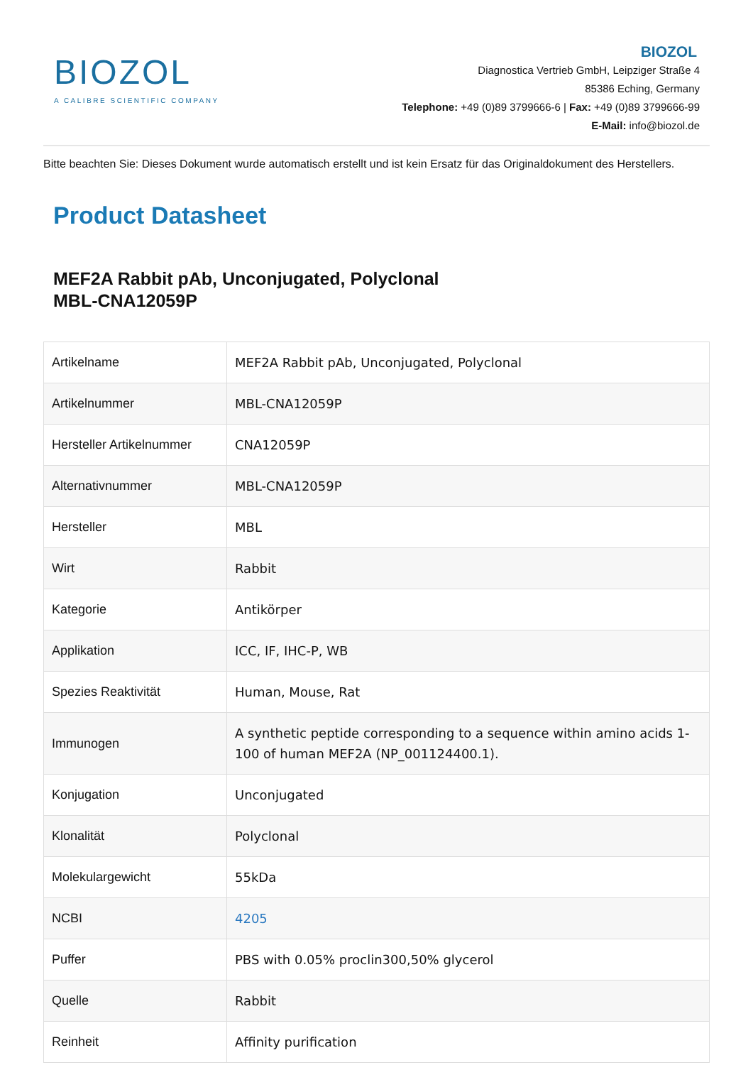BIOZOL
A CALIBRE SCIENTIFIC COMPANY
BIOZOL
Diagnostica Vertrieb GmbH, Leipziger Straße 4
85386 Eching, Germany
Telephone: +49 (0)89 3799666-6 | Fax: +49 (0)89 3799666-99
E-Mail: info@biozol.de
Bitte beachten Sie: Dieses Dokument wurde automatisch erstellt und ist kein Ersatz für das Originaldokument des Herstellers.
Product Datasheet
MEF2A Rabbit pAb, Unconjugated, Polyclonal
MBL-CNA12059P
| Artikelname | MEF2A Rabbit pAb, Unconjugated, Polyclonal |
| Artikelnummer | MBL-CNA12059P |
| Hersteller Artikelnummer | CNA12059P |
| Alternativnummer | MBL-CNA12059P |
| Hersteller | MBL |
| Wirt | Rabbit |
| Kategorie | Antikörper |
| Applikation | ICC, IF, IHC-P, WB |
| Spezies Reaktivität | Human, Mouse, Rat |
| Immunogen | A synthetic peptide corresponding to a sequence within amino acids 1-100 of human MEF2A (NP_001124400.1). |
| Konjugation | Unconjugated |
| Klonalität | Polyclonal |
| Molekulargewicht | 55kDa |
| NCBI | 4205 |
| Puffer | PBS with 0.05% proclin300,50% glycerol |
| Quelle | Rabbit |
| Reinheit | Affinity purification |